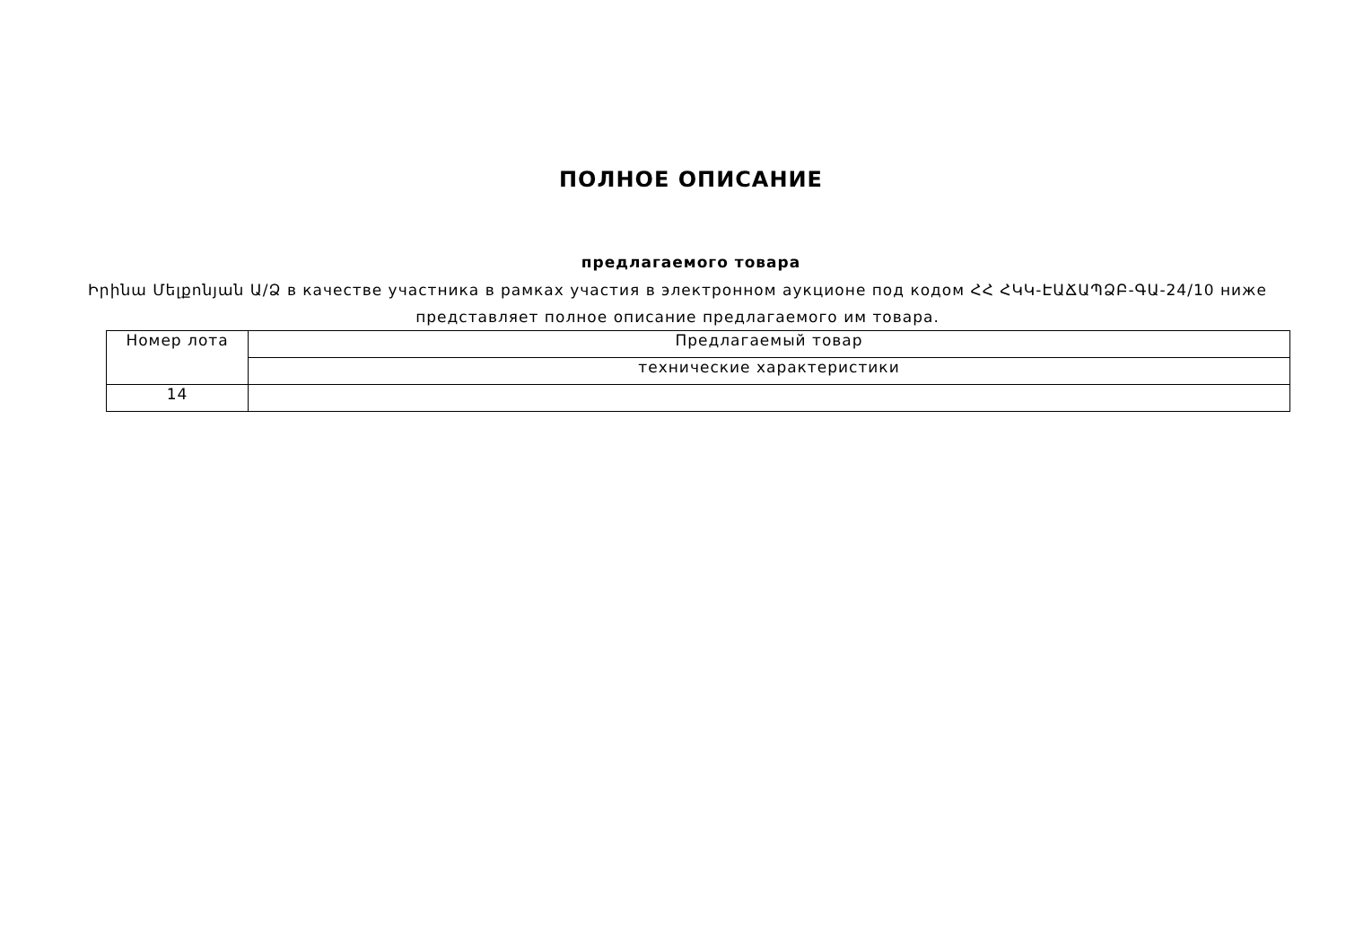ПОЛНОЕ ОПИСАНИЕ
предлагаемого товара
Իրինա Մելքոնյան Ա/Ձ в качестве участника в рамках участия в электронном аукционе под кодом ՀՀ ՀԿԿ-ԷԱՃԱՊՁԲ-ԳԱ-24/10 ниже представляет полное описание предлагаемого им товара.
| Номер лота | Предлагаемый товар |
| --- | --- |
| | технические характеристики |
| 14 | |